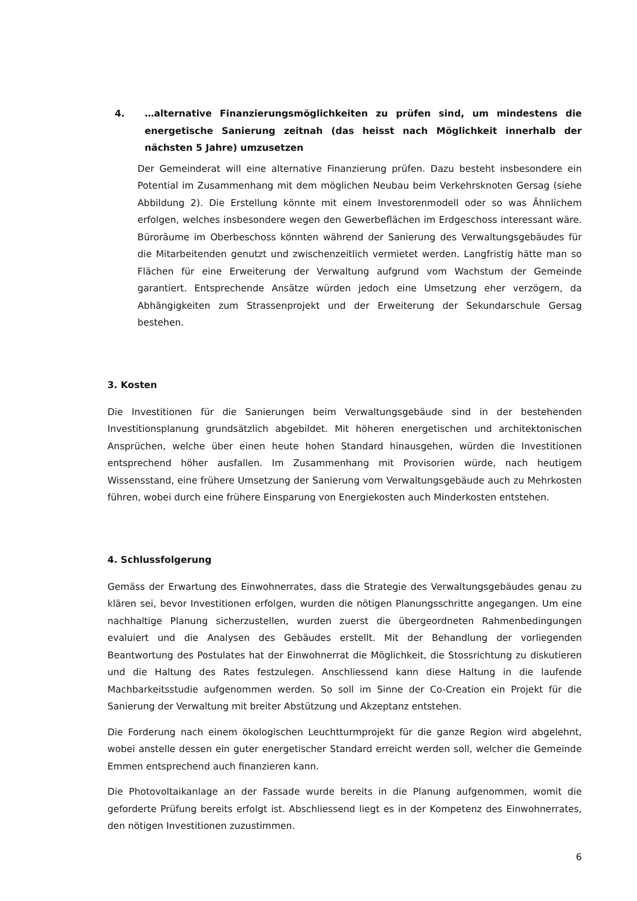4. …alternative Finanzierungsmöglichkeiten zu prüfen sind, um mindestens die energetische Sanierung zeitnah (das heisst nach Möglichkeit innerhalb der nächsten 5 Jahre) umzusetzen
Der Gemeinderat will eine alternative Finanzierung prüfen. Dazu besteht insbesondere ein Potential im Zusammenhang mit dem möglichen Neubau beim Verkehrsknoten Gersag (siehe Abbildung 2). Die Erstellung könnte mit einem Investorenmodell oder so was Ähnlichem erfolgen, welches insbesondere wegen den Gewerbeflächen im Erdgeschoss interessant wäre. Büroräume im Oberbeschoss könnten während der Sanierung des Verwaltungsgebäudes für die Mitarbeitenden genutzt und zwischenzeitlich vermietet werden. Langfristig hätte man so Flächen für eine Erweiterung der Verwaltung aufgrund vom Wachstum der Gemeinde garantiert. Entsprechende Ansätze würden jedoch eine Umsetzung eher verzögern, da Abhängigkeiten zum Strassenprojekt und der Erweiterung der Sekundarschule Gersag bestehen.
3. Kosten
Die Investitionen für die Sanierungen beim Verwaltungsgebäude sind in der bestehenden Investitionsplanung grundsätzlich abgebildet. Mit höheren energetischen und architektonischen Ansprüchen, welche über einen heute hohen Standard hinausgehen, würden die Investitionen entsprechend höher ausfallen. Im Zusammenhang mit Provisorien würde, nach heutigem Wissensstand, eine frühere Umsetzung der Sanierung vom Verwaltungsgebäude auch zu Mehrkosten führen, wobei durch eine frühere Einsparung von Energiekosten auch Minderkosten entstehen.
4. Schlussfolgerung
Gemäss der Erwartung des Einwohnerrates, dass die Strategie des Verwaltungsgebäudes genau zu klären sei, bevor Investitionen erfolgen, wurden die nötigen Planungsschritte angegangen. Um eine nachhaltige Planung sicherzustellen, wurden zuerst die übergeordneten Rahmenbedingungen evaluiert und die Analysen des Gebäudes erstellt. Mit der Behandlung der vorliegenden Beantwortung des Postulates hat der Einwohnerrat die Möglichkeit, die Stossrichtung zu diskutieren und die Haltung des Rates festzulegen. Anschliessend kann diese Haltung in die laufende Machbarkeitsstudie aufgenommen werden. So soll im Sinne der Co-Creation ein Projekt für die Sanierung der Verwaltung mit breiter Abstützung und Akzeptanz entstehen.
Die Forderung nach einem ökologischen Leuchtturmprojekt für die ganze Region wird abgelehnt, wobei anstelle dessen ein guter energetischer Standard erreicht werden soll, welcher die Gemeinde Emmen entsprechend auch finanzieren kann.
Die Photovoltaikanlage an der Fassade wurde bereits in die Planung aufgenommen, womit die geforderte Prüfung bereits erfolgt ist. Abschliessend liegt es in der Kompetenz des Einwohnerrates, den nötigen Investitionen zuzustimmen.
6